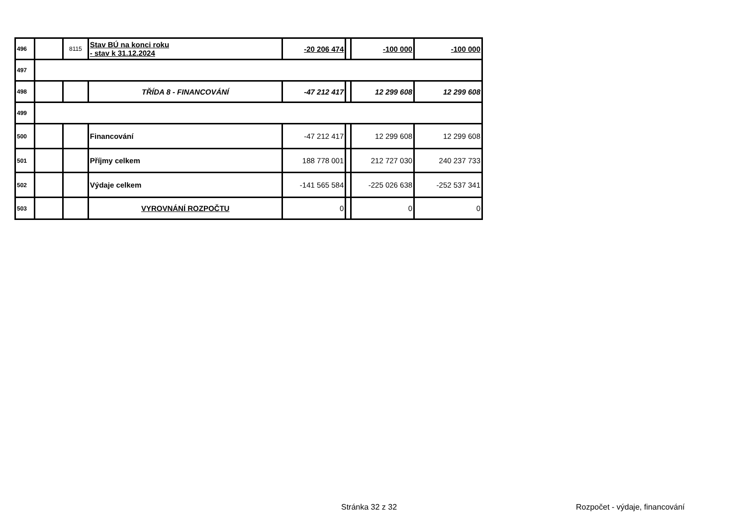| 496 | | 8115 | Stav BÚ na konci roku - stav k 31.12.2024 | -20 206 474 | | -100 000 | -100 000 |
| 497 | | | | | | | |
| 498 | | | TŘÍDA 8 - FINANCOVÁNÍ | -47 212 417 | | 12 299 608 | 12 299 608 |
| 499 | | | | | | | |
| 500 | | | Financování | -47 212 417 | | 12 299 608 | 12 299 608 |
| 501 | | | Příjmy celkem | 188 778 001 | | 212 727 030 | 240 237 733 |
| 502 | | | Výdaje celkem | -141 565 584 | | -225 026 638 | -252 537 341 |
| 503 | | | VYROVNÁNÍ ROZPOČTU | 0 | | 0 | 0 |
Stránka 32 z 32 Rozpočet - výdaje, financování